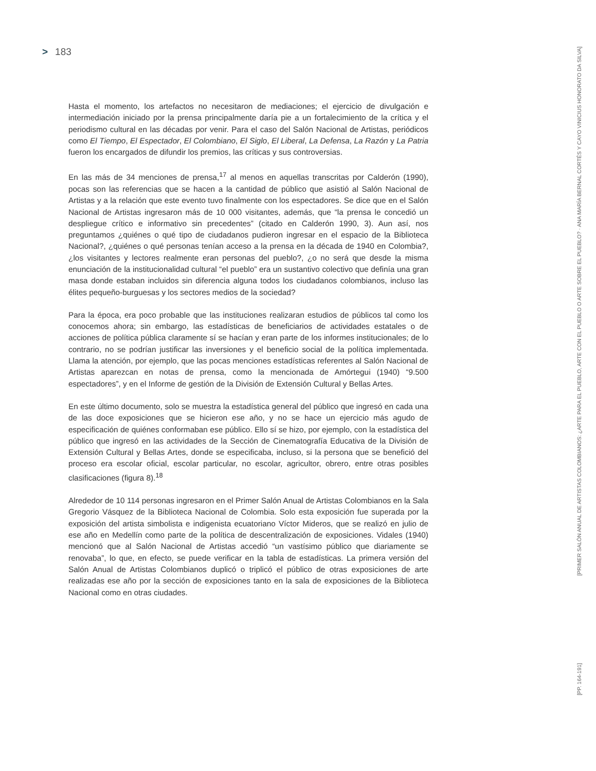> 183
Hasta el momento, los artefactos no necesitaron de mediaciones; el ejercicio de divulgación e intermediación iniciado por la prensa principalmente daría pie a un fortalecimiento de la crítica y el periodismo cultural en las décadas por venir. Para el caso del Salón Nacional de Artistas, periódicos como El Tiempo, El Espectador, El Colombiano, El Siglo, El Liberal, La Defensa, La Razón y La Patria fueron los encargados de difundir los premios, las críticas y sus controversias.
En las más de 34 menciones de prensa,<sup>17</sup> al menos en aquellas transcritas por Calderón (1990), pocas son las referencias que se hacen a la cantidad de público que asistió al Salón Nacional de Artistas y a la relación que este evento tuvo finalmente con los espectadores. Se dice que en el Salón Nacional de Artistas ingresaron más de 10 000 visitantes, además, que “la prensa le concedió un despliegue crítico e informativo sin precedentes” (citado en Calderón 1990, 3). Aun así, nos preguntamos ¿quiénes o qué tipo de ciudadanos pudieron ingresar en el espacio de la Biblioteca Nacional?, ¿quiénes o qué personas tenían acceso a la prensa en la década de 1940 en Colombia?, ¿los visitantes y lectores realmente eran personas del pueblo?, ¿o no será que desde la misma enunciación de la institucionalidad cultural “el pueblo” era un sustantivo colectivo que definía una gran masa donde estaban incluidos sin diferencia alguna todos los ciudadanos colombianos, incluso las élites pequeño-burguesas y los sectores medios de la sociedad?
Para la época, era poco probable que las instituciones realizaran estudios de públicos tal como los conocemos ahora; sin embargo, las estadísticas de beneficiarios de actividades estatales o de acciones de política pública claramente sí se hacían y eran parte de los informes institucionales; de lo contrario, no se podrían justificar las inversiones y el beneficio social de la política implementada. Llama la atención, por ejemplo, que las pocas menciones estadísticas referentes al Salón Nacional de Artistas aparezcan en notas de prensa, como la mencionada de Amórtegui (1940) “9.500 espectadores”, y en el Informe de gestión de la División de Extensión Cultural y Bellas Artes.
En este último documento, solo se muestra la estadística general del público que ingresó en cada una de las doce exposiciones que se hicieron ese año, y no se hace un ejercicio más agudo de especificación de quiénes conformaban ese público. Ello sí se hizo, por ejemplo, con la estadística del público que ingresó en las actividades de la Sección de Cinematografía Educativa de la División de Extensión Cultural y Bellas Artes, donde se especificaba, incluso, si la persona que se benefició del proceso era escolar oficial, escolar particular, no escolar, agricultor, obrero, entre otras posibles clasificaciones (figura 8).<sup>18</sup>
Alrededor de 10 114 personas ingresaron en el Primer Salón Anual de Artistas Colombianos en la Sala Gregorio Vásquez de la Biblioteca Nacional de Colombia. Solo esta exposición fue superada por la exposición del artista simbolista e indigenista ecuatoriano Víctor Mideros, que se realizó en julio de ese año en Medellín como parte de la política de descentralización de exposiciones. Vidales (1940) mencionó que al Salón Nacional de Artistas accedió “un vastísimo público que diariamente se renovaba”, lo que, en efecto, se puede verificar en la tabla de estadísticas. La primera versión del Salón Anual de Artistas Colombianos duplicó o triplicó el público de otras exposiciones de arte realizadas ese año por la sección de exposiciones tanto en la sala de exposiciones de la Biblioteca Nacional como en otras ciudades.
[PRIMER SALÓN ANUAL DE ARTISTAS COLOMBIANOS: ¿ARTE PARA EL PUEBLO, ARTE CON EL PUEBLO O ARTE SOBRE EL PUEBLO? · ANA MARÍA BERNAL CORTÉS Y CAYO VINICIUS HONORATO DA SILVA]
[PP. 164-191]